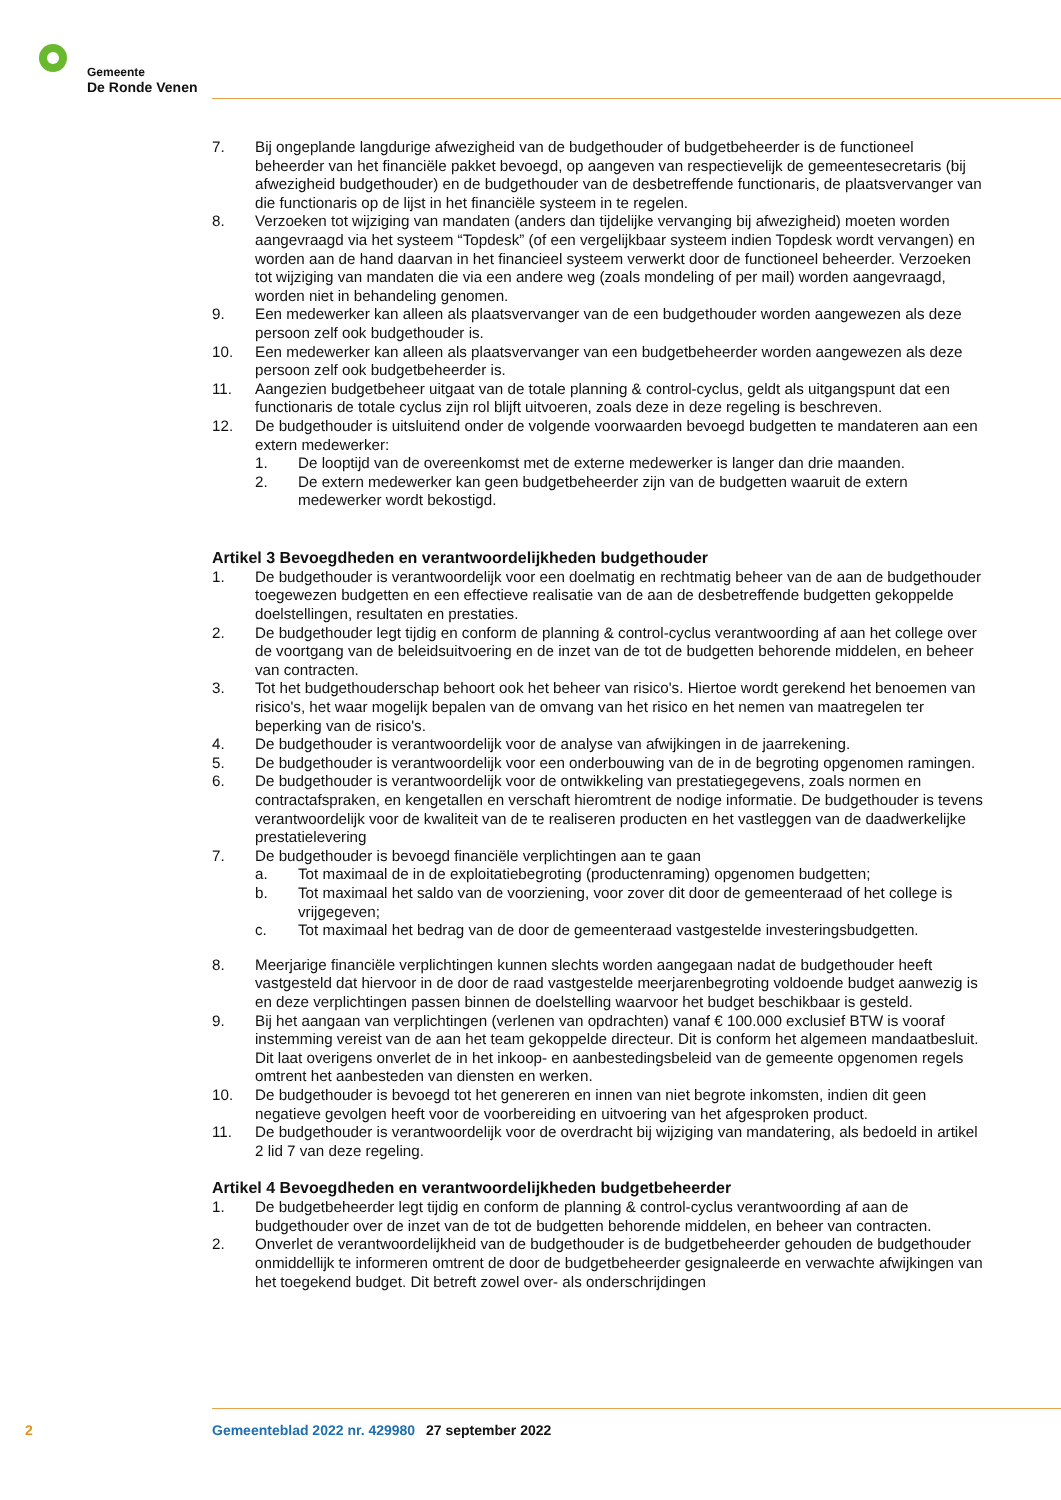Gemeente
De Ronde Venen
7. Bij ongeplande langdurige afwezigheid van de budgethouder of budgetbeheerder is de functioneel beheerder van het financiële pakket bevoegd, op aangeven van respectievelijk de gemeentesecretaris (bij afwezigheid budgethouder) en de budgethouder van de desbetreffende functionaris, de plaatsvervanger van die functionaris op de lijst in het financiële systeem in te regelen.
8. Verzoeken tot wijziging van mandaten (anders dan tijdelijke vervanging bij afwezigheid) moeten worden aangevraagd via het systeem “Topdesk” (of een vergelijkbaar systeem indien Topdesk wordt vervangen) en worden aan de hand daarvan in het financieel systeem verwerkt door de functioneel beheerder. Verzoeken tot wijziging van mandaten die via een andere weg (zoals mondeling of per mail) worden aangevraagd, worden niet in behandeling genomen.
9. Een medewerker kan alleen als plaatsvervanger van de een budgethouder worden aangewezen als deze persoon zelf ook budgethouder is.
10. Een medewerker kan alleen als plaatsvervanger van een budgetbeheerder worden aangewezen als deze persoon zelf ook budgetbeheerder is.
11. Aangezien budgetbeheer uitgaat van de totale planning & control-cyclus, geldt als uitgangspunt dat een functionaris de totale cyclus zijn rol blijft uitvoeren, zoals deze in deze regeling is beschreven.
12. De budgethouder is uitsluitend onder de volgende voorwaarden bevoegd budgetten te mandateren aan een extern medewerker:
1. De looptijd van de overeenkomst met de externe medewerker is langer dan drie maanden.
2. De extern medewerker kan geen budgetbeheerder zijn van de budgetten waaruit de extern medewerker wordt bekostigd.
Artikel 3 Bevoegdheden en verantwoordelijkheden budgethouder
1. De budgethouder is verantwoordelijk voor een doelmatig en rechtmatig beheer van de aan de budgethouder toegewezen budgetten en een effectieve realisatie van de aan de desbetreffende budgetten gekoppelde doelstellingen, resultaten en prestaties.
2. De budgethouder legt tijdig en conform de planning & control-cyclus verantwoording af aan het college over de voortgang van de beleidsuitvoering en de inzet van de tot de budgetten behorende middelen, en beheer van contracten.
3. Tot het budgethouderschap behoort ook het beheer van risico's. Hiertoe wordt gerekend het benoemen van risico's, het waar mogelijk bepalen van de omvang van het risico en het nemen van maatregelen ter beperking van de risico's.
4. De budgethouder is verantwoordelijk voor de analyse van afwijkingen in de jaarrekening.
5. De budgethouder is verantwoordelijk voor een onderbouwing van de in de begroting opgenomen ramingen.
6. De budgethouder is verantwoordelijk voor de ontwikkeling van prestatiegegevens, zoals normen en contractafspraken, en kengetallen en verschaft hieromtrent de nodige informatie. De budgethouder is tevens verantwoordelijk voor de kwaliteit van de te realiseren producten en het vastleggen van de daadwerkelijke prestatielevering
7. De budgethouder is bevoegd financiële verplichtingen aan te gaan
a. Tot maximaal de in de exploitatiebegroting (productenraming) opgenomen budgetten;
b. Tot maximaal het saldo van de voorziening, voor zover dit door de gemeenteraad of het college is vrijgegeven;
c. Tot maximaal het bedrag van de door de gemeenteraad vastgestelde investeringsbudgetten.
8. Meerjarige financiële verplichtingen kunnen slechts worden aangegaan nadat de budgethouder heeft vastgesteld dat hiervoor in de door de raad vastgestelde meerjarenbegroting voldoende budget aanwezig is en deze verplichtingen passen binnen de doelstelling waarvoor het budget beschikbaar is gesteld.
9. Bij het aangaan van verplichtingen (verlenen van opdrachten) vanaf € 100.000 exclusief BTW is vooraf instemming vereist van de aan het team gekoppelde directeur. Dit is conform het algemeen mandaatbesluit. Dit laat overigens onverlet de in het inkoop- en aanbestedingsbeleid van de gemeente opgenomen regels omtrent het aanbesteden van diensten en werken.
10. De budgethouder is bevoegd tot het genereren en innen van niet begrote inkomsten, indien dit geen negatieve gevolgen heeft voor de voorbereiding en uitvoering van het afgesproken product.
11. De budgethouder is verantwoordelijk voor de overdracht bij wijziging van mandatering, als bedoeld in artikel 2 lid 7 van deze regeling.
Artikel 4 Bevoegdheden en verantwoordelijkheden budgetbeheerder
1. De budgetbeheerder legt tijdig en conform de planning & control-cyclus verantwoording af aan de budgethouder over de inzet van de tot de budgetten behorende middelen, en beheer van contracten.
2. Onverlet de verantwoordelijkheid van de budgethouder is de budgetbeheerder gehouden de budgethouder onmiddellijk te informeren omtrent de door de budgetbeheerder gesignaleerde en verwachte afwijkingen van het toegekend budget. Dit betreft zowel over- als onderschrijdingen
2 Gemeenteblad 2022 nr. 429980 27 september 2022